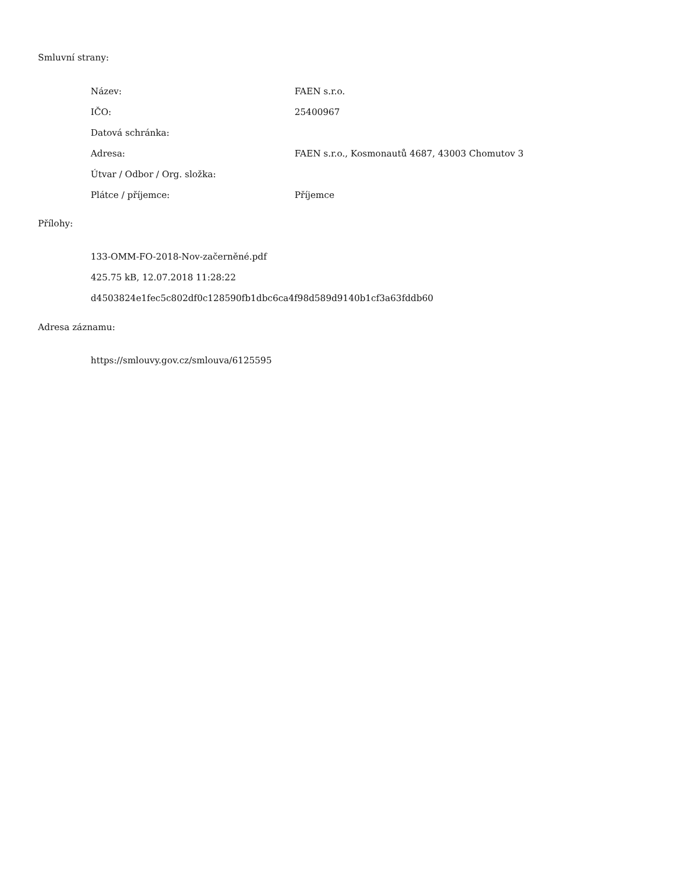Smluvní strany:
| Název: | FAEN s.r.o. |
| IČO: | 25400967 |
| Datová schránka: | |
| Adresa: | FAEN s.r.o., Kosmonautů 4687, 43003 Chomutov 3 |
| Útvar / Odbor / Org. složka: | |
| Plátce / příjemce: | Příjemce |
Přílohy:
133-OMM-FO-2018-Nov-začerněné.pdf
425.75 kB, 12.07.2018 11:28:22
d4503824e1fec5c802df0c128590fb1dbc6ca4f98d589d9140b1cf3a63fddb60
Adresa záznamu:
https://smlouvy.gov.cz/smlouva/6125595